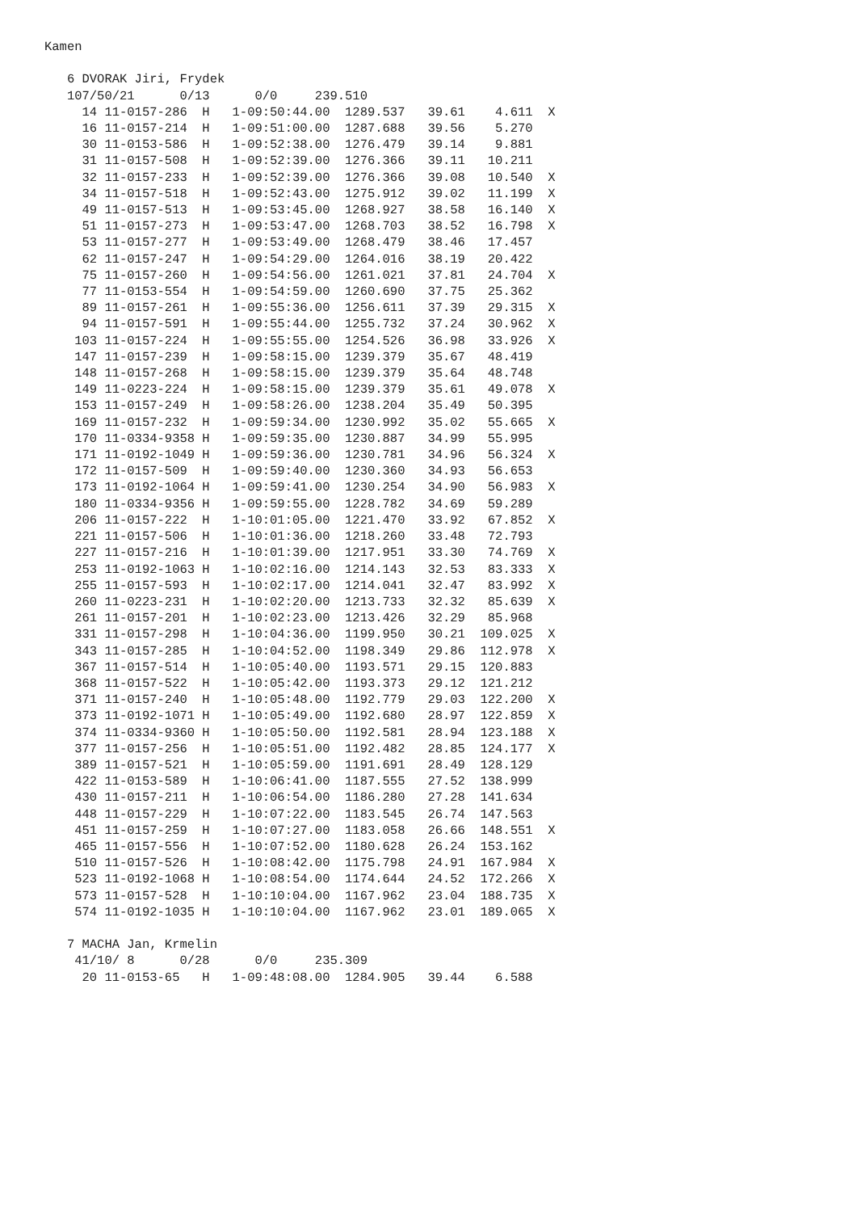Kamen

   6 DVORAK Jiri, Frydek
   107/50/21      0/13      0/0     239.510
     14 11-0157-286  H   1-09:50:44.00  1289.537   39.61    4.611  X
     16 11-0157-214  H   1-09:51:00.00  1287.688   39.56    5.270
     30 11-0153-586  H   1-09:52:38.00  1276.479   39.14    9.881
     31 11-0157-508  H   1-09:52:39.00  1276.366   39.11   10.211
     32 11-0157-233  H   1-09:52:39.00  1276.366   39.08   10.540  X
     34 11-0157-518  H   1-09:52:43.00  1275.912   39.02   11.199  X
     49 11-0157-513  H   1-09:53:45.00  1268.927   38.58   16.140  X
     51 11-0157-273  H   1-09:53:47.00  1268.703   38.52   16.798  X
     53 11-0157-277  H   1-09:53:49.00  1268.479   38.46   17.457
     62 11-0157-247  H   1-09:54:29.00  1264.016   38.19   20.422
     75 11-0157-260  H   1-09:54:56.00  1261.021   37.81   24.704  X
     77 11-0153-554  H   1-09:54:59.00  1260.690   37.75   25.362
     89 11-0157-261  H   1-09:55:36.00  1256.611   37.39   29.315  X
     94 11-0157-591  H   1-09:55:44.00  1255.732   37.24   30.962  X
    103 11-0157-224  H   1-09:55:55.00  1254.526   36.98   33.926  X
    147 11-0157-239  H   1-09:58:15.00  1239.379   35.67   48.419
    148 11-0157-268  H   1-09:58:15.00  1239.379   35.64   48.748
    149 11-0223-224  H   1-09:58:15.00  1239.379   35.61   49.078  X
    153 11-0157-249  H   1-09:58:26.00  1238.204   35.49   50.395
    169 11-0157-232  H   1-09:59:34.00  1230.992   35.02   55.665  X
    170 11-0334-9358 H   1-09:59:35.00  1230.887   34.99   55.995
    171 11-0192-1049 H   1-09:59:36.00  1230.781   34.96   56.324  X
    172 11-0157-509  H   1-09:59:40.00  1230.360   34.93   56.653
    173 11-0192-1064 H   1-09:59:41.00  1230.254   34.90   56.983  X
    180 11-0334-9356 H   1-09:59:55.00  1228.782   34.69   59.289
    206 11-0157-222  H   1-10:01:05.00  1221.470   33.92   67.852  X
    221 11-0157-506  H   1-10:01:36.00  1218.260   33.48   72.793
    227 11-0157-216  H   1-10:01:39.00  1217.951   33.30   74.769  X
    253 11-0192-1063 H   1-10:02:16.00  1214.143   32.53   83.333  X
    255 11-0157-593  H   1-10:02:17.00  1214.041   32.47   83.992  X
    260 11-0223-231  H   1-10:02:20.00  1213.733   32.32   85.639  X
    261 11-0157-201  H   1-10:02:23.00  1213.426   32.29   85.968
    331 11-0157-298  H   1-10:04:36.00  1199.950   30.21  109.025  X
    343 11-0157-285  H   1-10:04:52.00  1198.349   29.86  112.978  X
    367 11-0157-514  H   1-10:05:40.00  1193.571   29.15  120.883
    368 11-0157-522  H   1-10:05:42.00  1193.373   29.12  121.212
    371 11-0157-240  H   1-10:05:48.00  1192.779   29.03  122.200  X
    373 11-0192-1071 H   1-10:05:49.00  1192.680   28.97  122.859  X
    374 11-0334-9360 H   1-10:05:50.00  1192.581   28.94  123.188  X
    377 11-0157-256  H   1-10:05:51.00  1192.482   28.85  124.177  X
    389 11-0157-521  H   1-10:05:59.00  1191.691   28.49  128.129
    422 11-0153-589  H   1-10:06:41.00  1187.555   27.52  138.999
    430 11-0157-211  H   1-10:06:54.00  1186.280   27.28  141.634
    448 11-0157-229  H   1-10:07:22.00  1183.545   26.74  147.563
    451 11-0157-259  H   1-10:07:27.00  1183.058   26.66  148.551  X
    465 11-0157-556  H   1-10:07:52.00  1180.628   26.24  153.162
    510 11-0157-526  H   1-10:08:42.00  1175.798   24.91  167.984  X
    523 11-0192-1068 H   1-10:08:54.00  1174.644   24.52  172.266  X
    573 11-0157-528  H   1-10:10:04.00  1167.962   23.04  188.735  X
    574 11-0192-1035 H   1-10:10:04.00  1167.962   23.01  189.065  X

   7 MACHA Jan, Krmelin
    41/10/ 8      0/28      0/0     235.309
     20 11-0153-65   H   1-09:48:08.00  1284.905   39.44    6.588